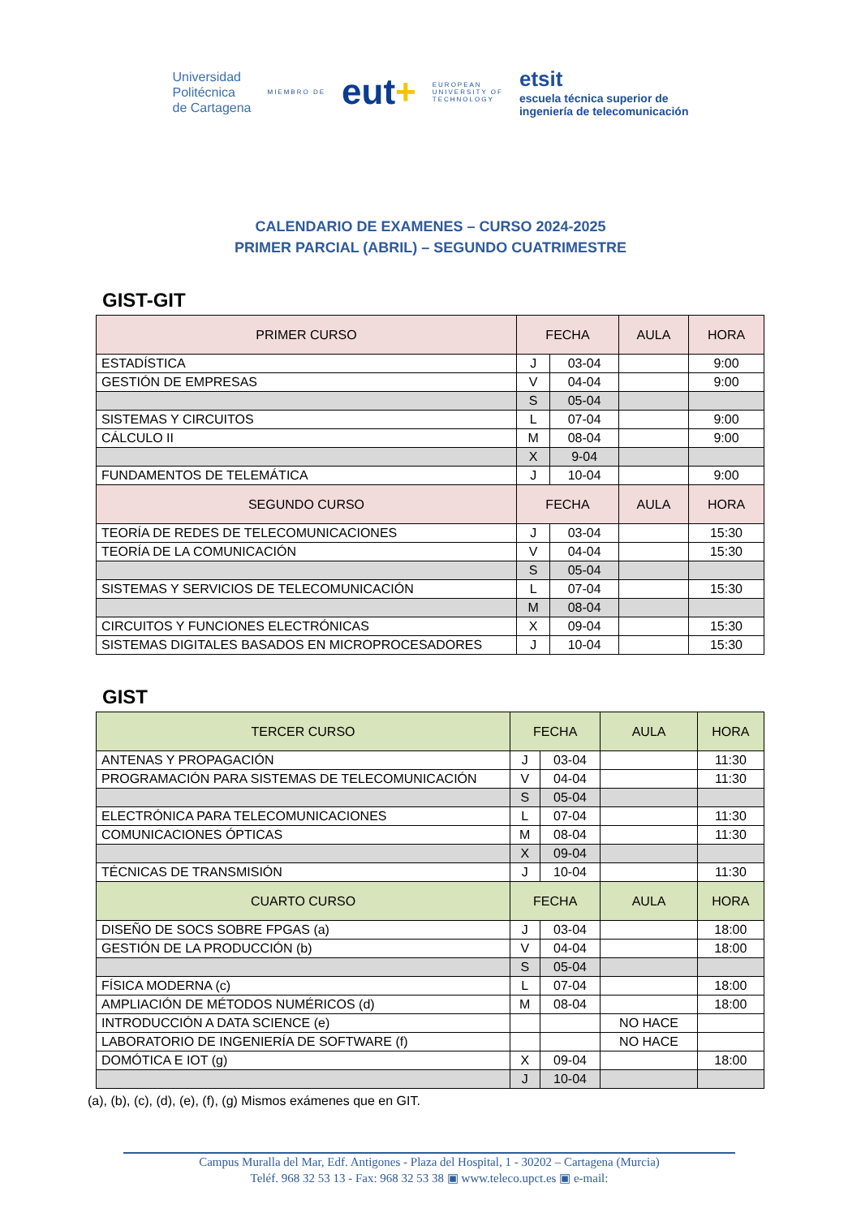Universidad
Politécnica
de Cartagena
MIEMBRO DE
eut+
EUROPEAN
UNIVERSITY OF
TECHNOLOGY
etsit
escuela técnica superior de
ingeniería de telecomunicación
CALENDARIO DE EXAMENES – CURSO 2024-2025
PRIMER PARCIAL (ABRIL) – SEGUNDO CUATRIMESTRE
GIST-GIT
| PRIMER CURSO | FECHA | | AULA | HORA |
| --- | --- | --- | --- | --- |
| ESTADÍSTICA | J | 03-04 | | 9:00 |
| GESTIÓN DE EMPRESAS | V | 04-04 | | 9:00 |
| | S | 05-04 | | |
| SISTEMAS Y CIRCUITOS | L | 07-04 | | 9:00 |
| CÁLCULO II | M | 08-04 | | 9:00 |
| | X | 9-04 | | |
| FUNDAMENTOS DE TELEMÁTICA | J | 10-04 | | 9:00 |
| SEGUNDO CURSO | FECHA | | AULA | HORA |
| TEORÍA DE REDES DE TELECOMUNICACIONES | J | 03-04 | | 15:30 |
| TEORÍA DE LA COMUNICACIÓN | V | 04-04 | | 15:30 |
| | S | 05-04 | | |
| SISTEMAS Y SERVICIOS DE TELECOMUNICACIÓN | L | 07-04 | | 15:30 |
| | M | 08-04 | | |
| CIRCUITOS Y FUNCIONES ELECTRÓNICAS | X | 09-04 | | 15:30 |
| SISTEMAS DIGITALES BASADOS EN MICROPROCESADORES | J | 10-04 | | 15:30 |
GIST
| TERCER CURSO | FECHA | | AULA | HORA |
| --- | --- | --- | --- | --- |
| ANTENAS Y PROPAGACIÓN | J | 03-04 | | 11:30 |
| PROGRAMACIÓN PARA SISTEMAS DE TELECOMUNICACIÓN | V | 04-04 | | 11:30 |
| | S | 05-04 | | |
| ELECTRÓNICA PARA TELECOMUNICACIONES | L | 07-04 | | 11:30 |
| COMUNICACIONES ÓPTICAS | M | 08-04 | | 11:30 |
| | X | 09-04 | | |
| TÉCNICAS DE TRANSMISIÓN | J | 10-04 | | 11:30 |
| CUARTO CURSO | FECHA | | AULA | HORA |
| DISEÑO DE SOCS SOBRE FPGAS (a) | J | 03-04 | | 18:00 |
| GESTIÓN DE LA PRODUCCIÓN (b) | V | 04-04 | | 18:00 |
| | S | 05-04 | | |
| FÍSICA MODERNA (c) | L | 07-04 | | 18:00 |
| AMPLIACIÓN DE MÉTODOS NUMÉRICOS (d) | M | 08-04 | | 18:00 |
| INTRODUCCIÓN A DATA SCIENCE (e) | | | NO HACE | |
| LABORATORIO DE INGENIERÍA DE SOFTWARE (f) | | | NO HACE | |
| DOMÓTICA E IOT (g) | X | 09-04 | | 18:00 |
| | J | 10-04 | | |
(a), (b), (c), (d), (e), (f), (g) Mismos exámenes que en GIT.
Campus Muralla del Mar, Edf. Antigones - Plaza del Hospital, 1 - 30202 – Cartagena (Murcia)
Teléf. 968 32 53 13 - Fax: 968 32 53 38 ▣ www.teleco.upct.es ▣ e-mail: